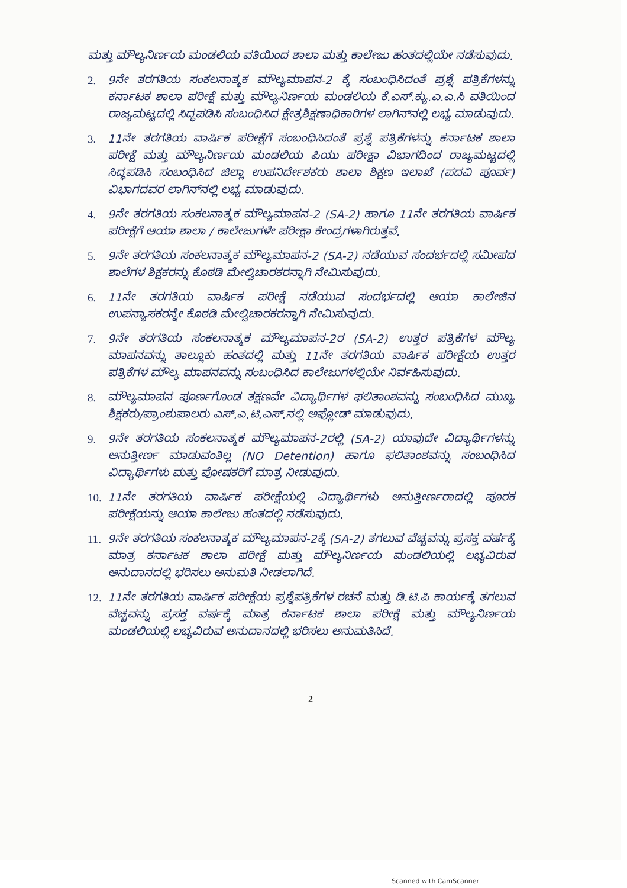ಮತ್ತು ಮೌಲ್ಯನಿರ್ಣಯ ಮಂಡಲಿಯ ವತಿಯಿಂದ ಶಾಲಾ ಮತ್ತು ಕಾಲೇಜು ಹಂತದಲ್ಲಿಯೇ ನಡೆಸುವುದು.
2. 9ನೇ ತರಗತಿಯ ಸಂಕಲನಾತ್ಮಕ ಮೌಲ್ಯಮಾಪನ-2 ಕ್ಕೆ ಸಂಬಂಧಿಸಿದಂತೆ ಪ್ರಶ್ನೆ ಪತ್ರಿಕೆಗಳನ್ನು ಕರ್ನಾಟಕ ಶಾಲಾ ಪರೀಕ್ಷೆ ಮತ್ತು ಮೌಲ್ಯನಿರ್ಣಯ ಮಂಡಲಿಯ ಕೆ.ಎಸ್.ಕ್ಯು.ಎ.ಎ.ಸಿ ವತಿಯಿಂದ ರಾಜ್ಯಮಟ್ಟದಲ್ಲಿ ಸಿದ್ಧಪಡಿಸಿ ಸಂಬಂಧಿಸಿದ ಕ್ಷೇತ್ರಶಿಕ್ಷಣಾಧಿಕಾರಿಗಳ ಲಾಗಿನ್‌ನಲ್ಲಿ ಲಭ್ಯ ಮಾಡುವುದು.
3. 11ನೇ ತರಗತಿಯ ವಾರ್ಷಿಕ ಪರೀಕ್ಷೆಗೆ ಸಂಬಂಧಿಸಿದಂತೆ ಪ್ರಶ್ನೆ ಪತ್ರಿಕೆಗಳನ್ನು ಕರ್ನಾಟಕ ಶಾಲಾ ಪರೀಕ್ಷೆ ಮತ್ತು ಮೌಲ್ಯನಿರ್ಣಯ ಮಂಡಲಿಯ ಪಿಯು ಪರೀಕ್ಷಾ ವಿಭಾಗದಿಂದ ರಾಜ್ಯಮಟ್ಟದಲ್ಲಿ ಸಿದ್ಧಪಡಿಸಿ ಸಂಬಂಧಿಸಿದ ಜಿಲ್ಲಾ ಉಪನಿರ್ದೇಶಕರು ಶಾಲಾ ಶಿಕ್ಷಣ ಇಲಾಖೆ (ಪದವಿ ಪೂರ್ವ) ವಿಭಾಗದವರ ಲಾಗಿನ್‌ನಲ್ಲಿ ಲಭ್ಯ ಮಾಡುವುದು.
4. 9ನೇ ತರಗತಿಯ ಸಂಕಲನಾತ್ಮಕ ಮೌಲ್ಯಮಾಪನ-2 (SA-2) ಹಾಗೂ 11ನೇ ತರಗತಿಯ ವಾರ್ಷಿಕ ಪರೀಕ್ಷೆಗೆ ಆಯಾ ಶಾಲಾ / ಕಾಲೇಜುಗಳೇ ಪರೀಕ್ಷಾ ಕೇಂದ್ರಗಳಾಗಿರುತ್ತವೆ.
5. 9ನೇ ತರಗತಿಯ ಸಂಕಲನಾತ್ಮಕ ಮೌಲ್ಯಮಾಪನ-2 (SA-2) ನಡೆಯುವ ಸಂದರ್ಭದಲ್ಲಿ ಸಮೀಪದ ಶಾಲೆಗಳ ಶಿಕ್ಷಕರನ್ನು ಕೊಠಡಿ ಮೇಲ್ವಿಚಾರಕರನ್ನಾಗಿ ನೇಮಿಸುವುದು.
6. 11ನೇ ತರಗತಿಯ ವಾರ್ಷಿಕ ಪರೀಕ್ಷೆ ನಡೆಯುವ ಸಂದರ್ಭದಲ್ಲಿ ಆಯಾ ಕಾಲೇಜಿನ ಉಪನ್ಯಾಸಕರನ್ನೇ ಕೊಠಡಿ ಮೇಲ್ವಿಚಾರಕರನ್ನಾಗಿ ನೇಮಿಸುವುದು.
7. 9ನೇ ತರಗತಿಯ ಸಂಕಲನಾತ್ಮಕ ಮೌಲ್ಯಮಾಪನ-2ರ (SA-2) ಉತ್ತರ ಪತ್ರಿಕೆಗಳ ಮೌಲ್ಯ ಮಾಪನವನ್ನು ತಾಲ್ಲೂಕು ಹಂತದಲ್ಲಿ ಮತ್ತು 11ನೇ ತರಗತಿಯ ವಾರ್ಷಿಕ ಪರೀಕ್ಷೆಯ ಉತ್ತರ ಪತ್ರಿಕೆಗಳ ಮೌಲ್ಯ ಮಾಪನವನ್ನು ಸಂಬಂಧಿಸಿದ ಕಾಲೇಜುಗಳಲ್ಲಿಯೇ ನಿರ್ವಹಿಸುವುದು.
8. ಮೌಲ್ಯಮಾಪನ ಪೂರ್ಣಗೊಂಡ ತಕ್ಷಣವೇ ವಿದ್ಯಾರ್ಥಿಗಳ ಫಲಿತಾಂಶವನ್ನು ಸಂಬಂಧಿಸಿದ ಮುಖ್ಯ ಶಿಕ್ಷಕರು/ಪ್ರಾಂಶುಪಾಲರು ಎಸ್.ಎ.ಟಿ.ಎಸ್.ನಲ್ಲಿ ಅಪ್ಲೋಡ್ ಮಾಡುವುದು.
9. 9ನೇ ತರಗತಿಯ ಸಂಕಲನಾತ್ಮಕ ಮೌಲ್ಯಮಾಪನ-2ರಲ್ಲಿ (SA-2) ಯಾವುದೇ ವಿದ್ಯಾರ್ಥಿಗಳನ್ನು ಅನುತ್ತೀರ್ಣ ಮಾಡುವಂತಿಲ್ಲ (NO Detention) ಹಾಗೂ ಫಲಿತಾಂಶವನ್ನು ಸಂಬಂಧಿಸಿದ ವಿದ್ಯಾರ್ಥಿಗಳು ಮತ್ತು ಪೋಷಕರಿಗೆ ಮಾತ್ರ ನೀಡುವುದು.
10. 11ನೇ ತರಗತಿಯ ವಾರ್ಷಿಕ ಪರೀಕ್ಷೆಯಲ್ಲಿ ವಿದ್ಯಾರ್ಥಿಗಳು ಅನುತ್ತೀರ್ಣರಾದಲ್ಲಿ ಪೂರಕ ಪರೀಕ್ಷೆಯನ್ನು ಆಯಾ ಕಾಲೇಜು ಹಂತದಲ್ಲಿ ನಡೆಸುವುದು.
11. 9ನೇ ತರಗತಿಯ ಸಂಕಲನಾತ್ಮಕ ಮೌಲ್ಯಮಾಪನ-2ಕ್ಕೆ (SA-2) ತಗಲುವ ವೆಚ್ಚವನ್ನು ಪ್ರಸಕ್ತ ವರ್ಷಕ್ಕೆ ಮಾತ್ರ ಕರ್ನಾಟಕ ಶಾಲಾ ಪರೀಕ್ಷೆ ಮತ್ತು ಮೌಲ್ಯನಿರ್ಣಯ ಮಂಡಲಿಯಲ್ಲಿ ಲಭ್ಯವಿರುವ ಅನುದಾನದಲ್ಲಿ ಭರಿಸಲು ಅನುಮತಿ ನೀಡಲಾಗಿದೆ.
12. 11ನೇ ತರಗತಿಯ ವಾರ್ಷಿಕ ಪರೀಕ್ಷೆಯ ಪ್ರಶ್ನೆಪತ್ರಿಕೆಗಳ ರಚನೆ ಮತ್ತು ಡಿ.ಟಿ.ಪಿ ಕಾರ್ಯಕ್ಕೆ ತಗಲುವ ವೆಚ್ಚವನ್ನು ಪ್ರಸಕ್ತ ವರ್ಷಕ್ಕೆ ಮಾತ್ರ ಕರ್ನಾಟಕ ಶಾಲಾ ಪರೀಕ್ಷೆ ಮತ್ತು ಮೌಲ್ಯನಿರ್ಣಯ ಮಂಡಲಿಯಲ್ಲಿ ಲಭ್ಯವಿರುವ ಅನುದಾನದಲ್ಲಿ ಭರಿಸಲು ಅನುಮತಿಸಿದೆ.
2
Scanned with CamScanner